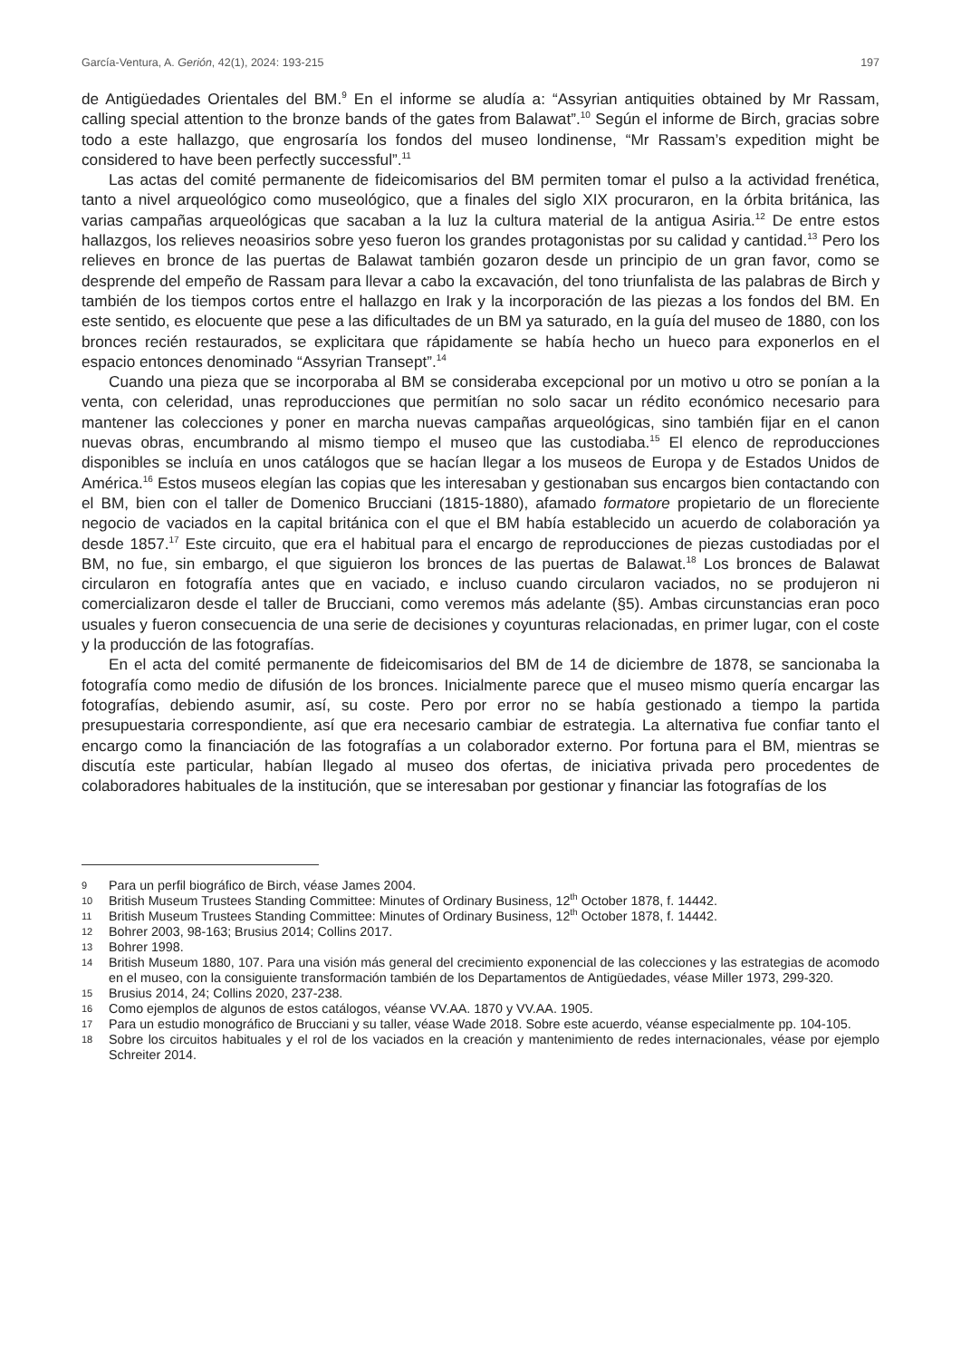García-Ventura, A. Gerión, 42(1), 2024: 193-215 197
de Antigüedades Orientales del BM.<sup>9</sup> En el informe se aludía a: “Assyrian antiquities obtained by Mr Rassam, calling special attention to the bronze bands of the gates from Balawat”.<sup>10</sup> Según el informe de Birch, gracias sobre todo a este hallazgo, que engrosaría los fondos del museo londinense, “Mr Rassam’s expedition might be considered to have been perfectly successful”.<sup>11</sup>
Las actas del comité permanente de fideicomisarios del BM permiten tomar el pulso a la actividad frenética, tanto a nivel arqueológico como museológico, que a finales del siglo XIX procuraron, en la órbita británica, las varias campañas arqueológicas que sacaban a la luz la cultura material de la antigua Asiria.<sup>12</sup> De entre estos hallazgos, los relieves neoasirios sobre yeso fueron los grandes protagonistas por su calidad y cantidad.<sup>13</sup> Pero los relieves en bronce de las puertas de Balawat también gozaron desde un principio de un gran favor, como se desprende del empeño de Rassam para llevar a cabo la excavación, del tono triunfalista de las palabras de Birch y también de los tiempos cortos entre el hallazgo en Irak y la incorporación de las piezas a los fondos del BM. En este sentido, es elocuente que pese a las dificultades de un BM ya saturado, en la guía del museo de 1880, con los bronces recién restaurados, se explicitara que rápidamente se había hecho un hueco para exponerlos en el espacio entonces denominado “Assyrian Transept”.<sup>14</sup>
Cuando una pieza que se incorporaba al BM se consideraba excepcional por un motivo u otro se ponían a la venta, con celeridad, unas reproducciones que permitían no solo sacar un rédito económico necesario para mantener las colecciones y poner en marcha nuevas campañas arqueológicas, sino también fijar en el canon nuevas obras, encumbrando al mismo tiempo el museo que las custodiaba.<sup>15</sup> El elenco de reproducciones disponibles se incluía en unos catálogos que se hacían llegar a los museos de Europa y de Estados Unidos de América.<sup>16</sup> Estos museos elegían las copias que les interesaban y gestionaban sus encargos bien contactando con el BM, bien con el taller de Domenico Brucciani (1815-1880), afamado formatore propietario de un floreciente negocio de vaciados en la capital británica con el que el BM había establecido un acuerdo de colaboración ya desde 1857.<sup>17</sup> Este circuito, que era el habitual para el encargo de reproducciones de piezas custodiadas por el BM, no fue, sin embargo, el que siguieron los bronces de las puertas de Balawat.<sup>18</sup> Los bronces de Balawat circularon en fotografía antes que en vaciado, e incluso cuando circularon vaciados, no se produjeron ni comercializaron desde el taller de Brucciani, como veremos más adelante (§5). Ambas circunstancias eran poco usuales y fueron consecuencia de una serie de decisiones y coyunturas relacionadas, en primer lugar, con el coste y la producción de las fotografías.
En el acta del comité permanente de fideicomisarios del BM de 14 de diciembre de 1878, se sancionaba la fotografía como medio de difusión de los bronces. Inicialmente parece que el museo mismo quería encargar las fotografías, debiendo asumir, así, su coste. Pero por error no se había gestionado a tiempo la partida presupuestaria correspondiente, así que era necesario cambiar de estrategia. La alternativa fue confiar tanto el encargo como la financiación de las fotografías a un colaborador externo. Por fortuna para el BM, mientras se discutía este particular, habían llegado al museo dos ofertas, de iniciativa privada pero procedentes de colaboradores habituales de la institución, que se interesaban por gestionar y financiar las fotografías de los
9 Para un perfil biográfico de Birch, véase James 2004.
10 British Museum Trustees Standing Committee: Minutes of Ordinary Business, 12<sup>th</sup> October 1878, f. 14442.
11 British Museum Trustees Standing Committee: Minutes of Ordinary Business, 12<sup>th</sup> October 1878, f. 14442.
12 Bohrer 2003, 98-163; Brusius 2014; Collins 2017.
13 Bohrer 1998.
14 British Museum 1880, 107. Para una visión más general del crecimiento exponencial de las colecciones y las estrategias de acomodo en el museo, con la consiguiente transformación también de los Departamentos de Antigüedades, véase Miller 1973, 299-320.
15 Brusius 2014, 24; Collins 2020, 237-238.
16 Como ejemplos de algunos de estos catálogos, véanse VV.AA. 1870 y VV.AA. 1905.
17 Para un estudio monográfico de Brucciani y su taller, véase Wade 2018. Sobre este acuerdo, véanse especialmente pp. 104-105.
18 Sobre los circuitos habituales y el rol de los vaciados en la creación y mantenimiento de redes internacionales, véase por ejemplo Schreiter 2014.